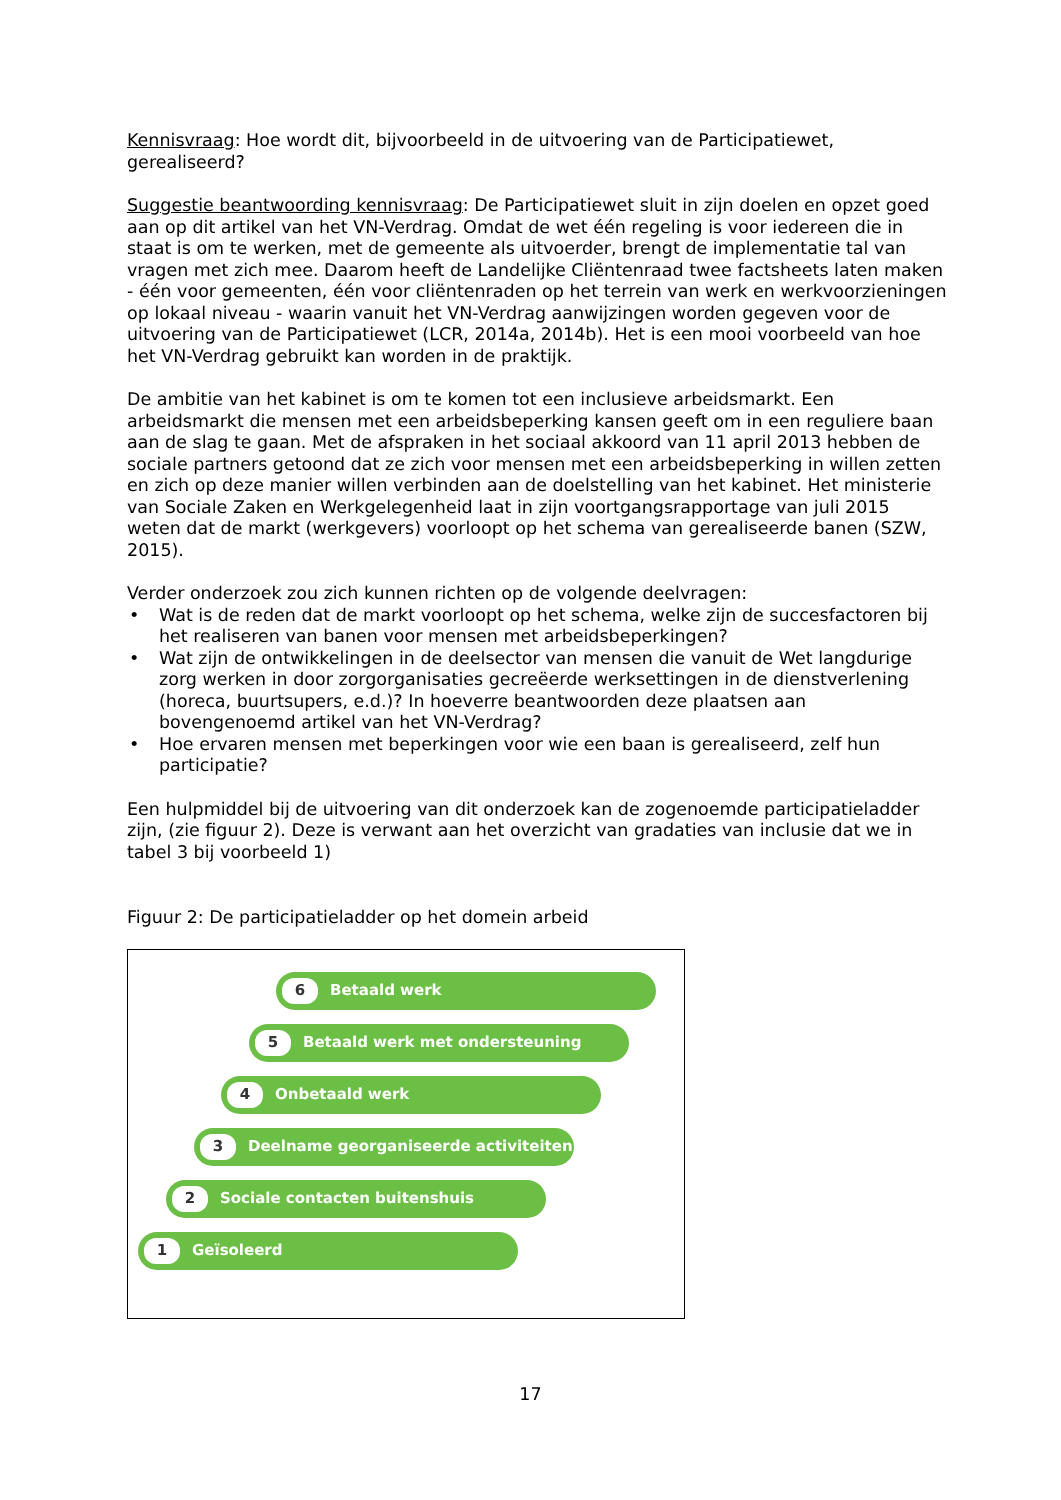Kennisvraag: Hoe wordt dit, bijvoorbeeld in de uitvoering van de Participatiewet, gerealiseerd?
Suggestie beantwoording kennisvraag: De Participatiewet sluit in zijn doelen en opzet goed aan op dit artikel van het VN-Verdrag. Omdat de wet één regeling is voor iedereen die in staat is om te werken, met de gemeente als uitvoerder, brengt de implementatie tal van vragen met zich mee. Daarom heeft de Landelijke Cliëntenraad twee factsheets laten maken - één voor gemeenten, één voor cliëntenraden op het terrein van werk en werkvoorzieningen op lokaal niveau - waarin vanuit het VN-Verdrag aanwijzingen worden gegeven voor de uitvoering van de Participatiewet (LCR, 2014a, 2014b). Het is een mooi voorbeeld van hoe het VN-Verdrag gebruikt kan worden in de praktijk.
De ambitie van het kabinet is om te komen tot een inclusieve arbeidsmarkt. Een arbeidsmarkt die mensen met een arbeidsbeperking kansen geeft om in een reguliere baan aan de slag te gaan. Met de afspraken in het sociaal akkoord van 11 april 2013 hebben de sociale partners getoond dat ze zich voor mensen met een arbeidsbeperking in willen zetten en zich op deze manier willen verbinden aan de doelstelling van het kabinet. Het ministerie van Sociale Zaken en Werkgelegenheid laat in zijn voortgangsrapportage van juli 2015 weten dat de markt (werkgevers) voorloopt op het schema van gerealiseerde banen (SZW, 2015).
Verder onderzoek zou zich kunnen richten op de volgende deelvragen:
• Wat is de reden dat de markt voorloopt op het schema, welke zijn de succesfactoren bij het realiseren van banen voor mensen met arbeidsbeperkingen?
• Wat zijn de ontwikkelingen in de deelsector van mensen die vanuit de Wet langdurige zorg werken in door zorgorganisaties gecreëerde werksettingen in de dienstverlening (horeca, buurtsupers, e.d.)? In hoeverre beantwoorden deze plaatsen aan bovengenoemd artikel van het VN-Verdrag?
• Hoe ervaren mensen met beperkingen voor wie een baan is gerealiseerd, zelf hun participatie?
Een hulpmiddel bij de uitvoering van dit onderzoek kan de zogenoemde participatieladder zijn, (zie figuur 2). Deze is verwant aan het overzicht van gradaties van inclusie dat we in tabel 3 bij voorbeeld 1)
Figuur 2: De participatieladder op het domein arbeid
6
Betaald werk
5
Betaald werk met ondersteuning
4
Onbetaald werk
3
Deelname georganiseerde activiteiten
2
Sociale contacten buitenshuis
1
Geïsoleerd
17